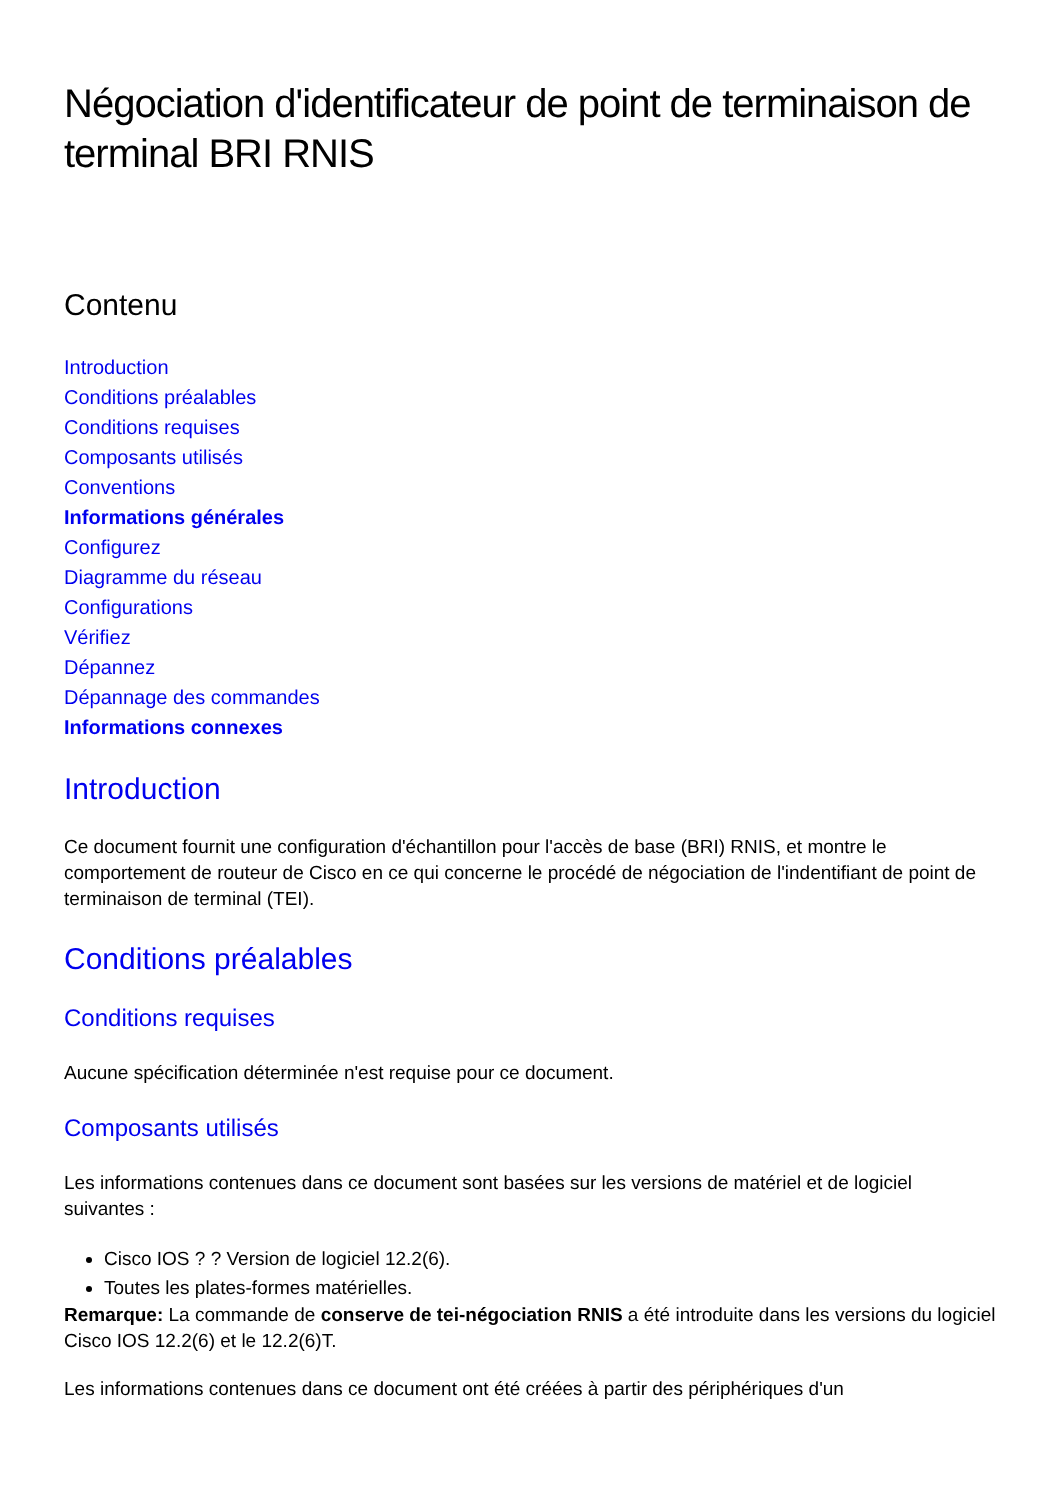Négociation d'identificateur de point de terminaison de terminal BRI RNIS
Contenu
Introduction
Conditions préalables
Conditions requises
Composants utilisés
Conventions
Informations générales
Configurez
Diagramme du réseau
Configurations
Vérifiez
Dépannez
Dépannage des commandes
Informations connexes
Introduction
Ce document fournit une configuration d'échantillon pour l'accès de base (BRI) RNIS, et montre le comportement de routeur de Cisco en ce qui concerne le procédé de négociation de l'indentifiant de point de terminaison de terminal (TEI).
Conditions préalables
Conditions requises
Aucune spécification déterminée n'est requise pour ce document.
Composants utilisés
Les informations contenues dans ce document sont basées sur les versions de matériel et de logiciel suivantes :
Cisco IOS ? ? Version de logiciel 12.2(6).
Toutes les plates-formes matérielles.
Remarque: La commande de conserve de tei-négociation RNIS a été introduite dans les versions du logiciel Cisco IOS 12.2(6) et le 12.2(6)T.
Les informations contenues dans ce document ont été créées à partir des périphériques d'un